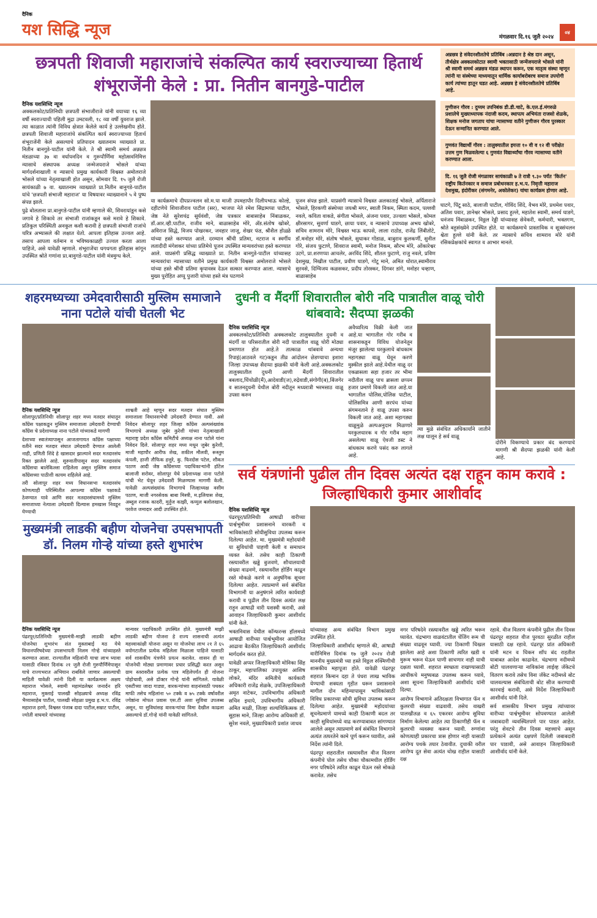दैनिक
यश सिद्धि न्यूज
मंगळवार दि.१६ जुलै २०२४
०४
छत्रपती शिवाजी महाराजांचे संकल्पित कार्य स्वराज्याच्या हितार्थ शंभूराजेंनी केले : प्रा. नितीन बानगुडे-पाटील
दैनिक यशसिध्दि न्यूज
अक्कलकोट/प्रतिनिधीः छत्रपती संभाजीराजे यांनी वयाच्या १६ व्या वर्षी स्वराज्याची पहिली मुद्रा उमटवली, १८ व्या वर्षी युवराज झाले. त्या काळात त्यांनी विविध क्षेत्रात केलेले कार्य हे उल्लेखनीय होते. छत्रपती शिवाजी महाराजांचे संकल्पित कार्य स्वराज्याच्या हितार्थ शंभूराजेंनी केले असल्याचे प्रतिपादन ख्यातनाम व्याख्याते प्रा. नितीन बानगुडे-पाटील यांनी केले. ते श्री स्वामी समर्थ अन्नछत्र मंडळाच्या ३७ वा वर्धापनदिन व गुरूपौर्णिमा महोत्सवनिमित्त न्यासाचे संस्थापक अध्यक्ष जन्मेजयराजे भोसले यांच्या मार्गदर्शनाखाली व न्यासाचे प्रमुख कार्यकारी विश्वस्त अमोलराजे भोसले यांच्या नेतृत्वाखाली होत असून, सोमवार दि. १५ जुलै रोजी सायंकाळी ७ वा. ख्यातनाम व्याख्याते प्रा.नितीन बानुगडे-पाटील यांचे 'छत्रपती संभाजी महाराज' या विषयावर व्याख्यानाने ५ वे पुष्प संपन्न झाले.
पुढे बोलताना प्रा.बानुगडे-पाटील यांनी म्हणाले की, शिवरायांडून कसे जगावे हे शिकावे तर संभाजी राजांकडून कसे मरावे हे शिकावे. प्रतिकूल परिस्थिती अनकूल कशी करावी हे छत्रपती संभाजी राजांचे चरित्र अभ्यासले की लक्षात येतो. आपला इतिहास उज्वल आहे. तसाच आपला वर्तमान व भविष्यकाळही उज्वल करता आला पाहिजे, असे यावेळी म्हणाले. शंभूराजेंचा धगधगता इतिहास सांगून उपस्थित श्रोते गणांना प्रा.बानुगडे-पाटील यांनी मंत्रमुग्ध केले.
या कार्यक्रमाचे दीपप्रज्वलन सो.म.पा माजी उपमहापौर दिलीपभाऊ कोल्हे, दहीटणेचे शिवाजीराव पाटील (सर), भाजपा नेते रमेश सिद्रामप्पा पाटील, जेष्ठ नेते सुरेशचंद्र सूर्यवंशी, जेष्ठ पत्रकार बाबासाहेब निंबाळकर, डॉ.आर.व्ही.पाटील, राजीव माने, बाळासाहेब मोरे, अ‍ॅड.संतोष खोबरे, अविराज सिद्धे, विजय पोखरकर, जवहार जाजू, शेखर फंड, श्रीशैल होळ्ळे यांच्या हस्ते करण्यात आले. दरम्यान श्रींची प्रतिमा, नटराज व स्वर्गीय लतादीदी मंगेशकर यांच्या प्रतिमेचे पूजन उपस्थित मान्यवरांच्या हस्ते करण्यात आले. याप्रसंगी प्रसिद्ध व्याख्याते प्रा. नितीन बानगुडे-पाटील यांच्यासह मान्यवरांचा न्यासाच्या वतीने प्रमुख कार्यकारी विश्वस्त अमोलराजे भोसले यांच्या हस्ते श्रींची प्रतिमा कृपावस्त्र देऊन सत्कार करण्यात आला. न्यासाचे मुख्य पुरोहित अप्पू पुजारी यांच्या हस्ते मंत्र पठणाने
पूजन संपन्न झाले. याप्रसंगी न्यासाचे विश्वस्त अलकाताई भोसले, अर्पिताराजे भोसले, हिरकणी संस्थेच्या जयश्री मगर, स्वाती निकम, स्मिता कदम, पल्लवी नवले, कविता वाकडे, संगीता भोसले, अंजना पवार, उज्वला भोसले, कोमल क्षीरसागर, सुवर्णा घाडगे, छाया पवार, व न्यासाचे उपाध्यक्ष अभय खोबरे, सचिव शामराव मोरे, विश्वस्त भाऊ कापसे, लाला राठोड, राजेंद्र लिंबीतोटे, डॉ.मनोहर मोरे, संतोष भोसले, सुधाकर गोंडाळ, बाबुराव कुलकर्णी, सुनील गोरे, संजय फुटाणे, शिवराज स्वामी, मनोज निकम, सौरभ मोरे, ओंकारेश्वर उटगे, प्रा.शरणप्पा आचलेर, अरविंद शिंदे, शीतल फुटाणे, राजु नवले, प्रविण देशमुख, निखील पाटील, प्रवीण घाडगे, गोटू माने, अमित थोरात,स्वामीराव सुरवसे, दिग्विजय कळसकर, प्रदीप तोरस्कर, दिंगबर डांगे, मनोहर चव्हाण, बाळासाहेब
अन्नछत्र हे संवेदनशीलतेचे प्रतिबिंब :अन्नदान हे श्रेष्ठ दान असून, तीर्थक्षेत्र अक्कलकोटात स्वामी भक्तासाठी जन्मेंजयराजे भोसले यांनी श्री स्वामी समर्थ अन्नछत्र मंडळ स्थापन करून, एक मातृत्व संस्था म्हणून त्यांनी या संस्थेच्या माध्यमातून धार्मिक कार्याबरोबरच समाज उपयोगी कार्य त्यांच्या हातून घडत आहे. अन्नछत्र हे संवेदनशीलतेचे प्रतिबिंब आहे.
गुणीजन गौरव : दुय्यम उपनिबंक डी.डी.चाटे, के.एल.ई.मंगरुळे प्रशालेचे मुख्याध्यापक नंदाजी कदम, स्थापत्य अभियंता राजसो शेळके, शिक्षक मनोज जगताप यांचा न्यासाच्या वतीने गुणीजन गौरव पुरस्कार देऊन सन्मानित करण्यात आले.
गुणवंत विद्यार्थी गौरव : तालुक्यातील इयत्ता १० वी व १२ वी परीक्षेत उत्तम गुण मिळवलेल्या ६ गुणवंत विद्यार्थ्यांचा गौरव न्यासाच्या वतीने करण्यात आला.
दि. १६ जुलै रोजी मंगळावर सायंकाळी ७ ते रात्रौ ९.३० पर्यंत 'किर्तन' राष्ट्रीय किर्तनकार व समाज प्रबोधनकार ह.भ.प. निवृत्ती महाराज देशमुख, इंदोरीकर (संगमनेर, अकोलेकर) यांचा कार्यक्रम होणार आहे.
घाटगे, पिंटू साठे, बालाजी पाटील, गोविंद शिंदे, वैभव मोरे, प्रथमेश पवार, अतिश पवार, ज्ञानेश्वर भोसले, प्रसाद हुल्ले, महातेश स्वामी, समर्थ घाडगे, धनंजय निंबाळकर, विठ्ठल रेड्डी यांच्यासह सेवेकरी, कर्मचारी, भक्तगण, श्रोते बहुसंख्येने उपस्थित होते. या कार्यक्रमाचे प्रास्ताविक व सूत्रसंचलन श्वेता हुल्ले यांनी केले. तर न्यासाचे सचिव शामराव मोरे यांनी रसिकप्रेक्षकांचे स्वागत व आभार मानले.
शहरमध्यच्या उमेदवारीसाठी मुस्लिम समाजाने नाना पटोले यांची घेतली भेट
दैनिक यशसिध्दि न्यूज
सोलापूर/प्रतिनिधीः सोलापूर शहर मध्य मतदार संघातून काँग्रेस पक्षाकडून मुस्लिम समाजाला उमेदवारी देण्याची काँग्रेस चे प्रदेशाध्यक्ष नाना पटोले यांच्याकडे मागणी
देशाच्या स्वातंत्र्यापासून आजतागायत काँग्रेस पक्षाच्या वतीने सदर मतदार संघात उमेदवारी देण्यात आलेली नाही, प्रणिती शिंदे हे खासदार झाल्याने सदर मतदारसंघ रिक्त झालेले आहे. सुरुवातीपासून सदर मतदारसंघ काँग्रेसचा बालेकिल्ला राहिलेला असून मुस्लिम समाज काँग्रेसच्या पाठीशी कायम राहिलेले आहे.
तरी सोलापूर शहर मध्य विधानसभा मतदारसंघ कोणत्याही परिस्थितीत आपल्या काँग्रेस पक्षाकडे ठेवण्यात यावे आणि सदर मतदारसंघामध्ये मुस्लिम समाजाच्या नेत्याला उमेदवारी दिल्यास हमखास निवडून येण्याची
शाश्वती आहे म्हणून सदर मतदार संघात मुस्लिम समाजाला विधानसभेची उमेदवारी देण्यात यावी. असे निवेदन सोलापूर शहर जिल्हा काँग्रेस अल्पसंख्यांक विभागाचे अध्यक्ष जुबेर कुरेशी यांच्या नेतृत्वाखाली महाराष्ट्र प्रदेश काँग्रेस कमिटीचे अध्यक्ष नाना पटोले यांना निवेदन दिले. सोलापूर शहर मध्य मधून जुबेर कुरेशी, माजी महापौर आरीफ शेख, शकील मौलवी, रूस्तुम कंपली, हाजी तौफिक हत्तुरे, कु. फिरदोस पटेल, शौकत पठाण आदी जेष्ठ काँग्रेसच्या पदाधिकाऱ्यांनी हॉटेल बालाजी सरोवर, सोलापूर येथे प्रदेशाध्यक्ष नाना पटोले यांची भेट घेवून उमेदवारी मिळण्यास मागणी केली. यावेळी अल्पसंख्यांक विभागाचे जिल्हाध्यक्ष वसीम पठाण, माजी नगरसेवक बाबा मिस्त्री, म.इलियास शेख, अब्दुल रजाक कादरी, मुर्तुज काझी, कय्युल बलोलखान, परवेज जमादार आदी उपस्थित होते.
मुख्यमंत्री लाडकी बहीण योजनेचा उपसभापती डॉ. निलम गोऱ्हे यांच्या हस्ते शुभारंभ
दैनिक यशसिध्दि न्यूज
पंढरपूर/प्रतिनिधीः मुख्यमंत्री-माझी लाडकी बहीण योजनेचा शुभारंभ संत मुक्ताबाई मठ येथे विधानपरिषदेच्या उपसभापती निलम गोऱ्हे यांच्याहस्ते करण्यात आला. राज्यातील महिलांनी याचा लाभ घ्यावा यासाठी रविवार दिनांक २१ जुलै रोजी गुरुपौर्णिमेपासून याचे राज्यभरात अभियान राबविले जाणार असल्याची माहिती यावेळी त्यांनी दिली या कार्यक्रमास अक्षय महाराज भोसले, स्वामी महामंडलेश्वर जनार्दन हरि महाराज, मुक्ताई पालखी सोहळ्याचे अध्यक्ष रविंद्र भैय्यासाहेब पाटील, पालखी सोहळा प्रमुख ह.भ.प. रविंद्र महाराज हरणे, विश्वस्त पंजाब दादा पाटील,सम्राट पाटील, ज्योती वाघमारे यांच्यासह
मान्यवर पदाधिकारी उपस्थित होते. मुख्यमंत्री माझी लाडकी बहीण योजना हे राज्य शासनाची अत्यंत महत्त्वाकांक्षी योजना असून या योजनेचा लाभ २१ ते ६५ वयोगटातील प्रत्येक महिलेला मिळाला पाहिजे यासाठी सर्व शासकीय यंत्रणेने प्रयत्न करावेत. शासन ही या योजनेची मोठ्या प्रमाणावर प्रचार प्रसिद्धी करत असून ग्राम स्तरावरील प्रत्येक पात्र महिलेपर्यंत ही योजना पोहोचावी, असे डॉक्टर गोऱ्हे यांनी सांगितले. यावेळी एसटीच्या जादा गाड्या, वारकऱ्यांच्या वाहनांसाठी पथकर माफी तसेच महिलांना ५० टक्के व ७५ टक्के वर्षावरील ज्येष्ठांना मोफत प्रवास एस.टी अशा सुविधा उपलब्ध असून, या सुविधांसह वारकऱ्यांचा विमा देखील काढला असल्याचे डॉ.गोऱ्हे यांनी यावेळी सांगितले.
दुधनी व मैंदर्गी शिवारातील बोरी नदि पात्रातील वाळू चोरी थांबवावे: सैदप्पा झळकी
दैनिक यशसिध्दि न्यूज
अक्कलकोट/प्रतिनिधीः अक्कलकोट तालुक्यातील दुधनी व मंदर्गी या परिसरातील बोरी नदी पात्रातील वाळू चोरी मोठ्या प्रमाणात होत आहे.ते तात्काळ थांबवावे अन्यथा रिपाइं(आठवले गट)कडून तीव्र आंदोलन छेडण्याचा इशारा जिल्हा उपाध्यक्ष सैदप्पा झळकी यांनी केली आहे.अक्कलकोट तालुक्यातील दुधनी आणी मैंदर्गी शिवारातील बबलाद,चिंचोळी(मैं),आदेवाडी(ज),रुद्रेवाडी,संगोगी(ब),बिंजगेर व सातनदुधनी येथील बोरी नदीतून मध्यरात्री भरमसाठ वाळू उपसा करुन
अवैध्यरित्य विक्री केली जात आहे.या भागातील गोर गरीब व शासनाकडून विविध योजनेतून मंजूर झालेल्या घरकुलाचे बांधकाम महागड्या वाळू घेवून करणे मुस्कील झाले आहे.येथील वाळू दर एकब्रासला सहा हजार तर भीमा नदीतील वाळू पाच ब्रासला छप्पन हजार प्रमाणे विकली जात आहे.या भागातील पोलिस,पोलिस पाटील, पोलिसमित्र आणी सरपंच यांच्या संगमनताने हे वाळू उपसा करुन विकली जात आहे. अशा महागड्या वाळूमुळे अल्पअनुदान मिळणारे घरकुलधारक व गोर गरीब महाग असलेल्या वाळू ऐवजी डस्ट ने बांधकाम करणे पसंद करु लागले आहे.
त्या मुळे संबंधित अधिकार्यांने जातीने लक्ष घालून हे सर्व वाळू
दोरीने विकण्याचे प्रकार बंद करण्याचे मागणी श्री सैदप्पा झळकी यांनी केली आहे.
सर्व यंत्रणांनी पुढील तीन दिवस अत्यंत दक्ष राहून काम करावे : जिल्हाधिकारी कुमार आशीर्वाद
दैनिक यशसिध्दि न्यूज
पंढरपूर/प्रतिनिधीः आषाढी वारीच्या पार्श्वभूमीवर प्रशासनाने वारकरी व भाविकांसाठी सोयीसुविधा उपलब्ध करून दिलेल्या आहेत. मा. मुख्यमंत्री महोदयांनी या सुविधांची पाहणी केली व समाधान व्यक्त केले. तसेच काही ठिकाणी रस्त्यावरील खड्डे बुजवणे, शौचालयाची संख्या वाढवणे, रस्त्यावरील होर्डिंग काढून रस्ते मोकळे करणे व अनुषंगिक सूचना दिलेल्या आहेत. त्याप्रमाणे सर्व संबंधित विभागानी या अनुषंगाने त्वरित कार्यवाही करावी व पुढील तीन दिवस अत्यंत लक्ष राहून आषाढी वारी यशस्वी करावी, असे आवाहन जिल्हाधिकारी कुमार आशीर्वाद यांनी केले.
भक्तनिवास येथील कॉन्फरन्स हॉलमध्ये आषाढी वारीच्या पार्श्वभूमीवर आयोजित आढावा बैठकीत जिल्हाधिकारी आशीर्वाद मार्गदर्शन करत होते.
यावेळी अप्पर जिल्हाधिकारी मोनिका सिंह ठाकूर, महापालिका उपायुक्त आशिष लोकरे, मंदिर समितीचे कार्यकारी अधिकारी राजेंद्र शेळके, उपजिल्हाधिकारी अमृत नाटेकर, उपविभागीय अधिकारी सचिन इथापे, उपविभागीय अधिकारी अमित माळी, जिल्हा शल्यचिकित्सक डॉ. सुहास माने, जिल्हा आरोग्य अधिकारी डॉ. सुरेश नवले, मुख्याधिकारी प्रशांत जाधव
यांच्यासह अन्य संबंधित विभाग प्रमुख उपस्थित होते.
जिल्हाधिकारी आशीर्वाद म्हणाले की, आषाढी वारीनिमित्त दिनांक १७ जुलै २०२४ रोजी माननीय मुख्यमंत्री च्या हस्ते विठ्ठल रुक्मिणीची शासकीय महापूजा होते. यावेळी पंढरपूर शहरात किमान दहा ते पंधरा लाख भाविक येण्याची शक्यता गृहीत धरून प्रशासनाने मागील दोन महिन्यापासून भाविकांसाठी विविध प्रकारच्या सोयी सुविधा उपलब्ध करून दिलेल्या आहेत. मुख्यमंत्री महोदयांच्या सूचनेप्रमाणे यामध्ये काही ठिकाणी बदल तर काही सुविधांमध्ये वाढ करण्याबाबत सांगण्यात आलेले असून त्याप्रमाणे सर्व संबंधित विभागाने अत्यंत तत्परतेने कामे पूर्ण करून घ्यावीत, असे निर्देश त्यांनी दिले.
पंढरपूर शहरातील रस्त्यावरील वीज वितरण कंपनीचे पोल तसेच चौका चौकामधील होर्डिंग नगर परिषदेने त्वरित काढून घेऊन रस्ते मोकळे करावेत. तसेच
नगर परिषदेने रस्त्यावरील खड्डे त्वरित भरून घ्यावेत. चंद्रभागा वाळवंटातील चेंजिंग रूम ची संख्या वाढवून घ्यावी. ज्या ठिकाणी चिखल झालेला आहे अशा ठिकाणी त्वरित खडी व मुरूम भरून घेऊन पाणी साचणार नाही याची दक्षता घ्यावी. शहरात स्वच्छता राखण्यासाठी आधीकचे मनुष्यबळ उपलब्ध करून घ्यावे, अशा सूचना जिल्हाधिकारी आशीर्वाद यांनी दिल्या.
आरोग्य विभागाने अतिदक्षता विभागात फॅन व कुलरची संख्या वाढवावी. तसेच वाखरी पालखीतळ व ६५ एकरवर आरोग्य सुविधा निर्माण केलेल्या आहेत त्या ठिकाणीही फॅन व कुलरची व्यवस्था करून घ्यावी. रुग्णांना कोणत्याही प्रकारचा त्रास होणार नाही यासाठी आरोग्य पथके तयार ठेवावीत. दुचाकी वरील आरोग्य दूत सेवा अत्यंत चोख राहील यासाठी दक्ष
रहावे. वीज वितरण कंपनीने पुढील तीन दिवस पंढरपूर शहरात वीज पुरवठा सुरळीत राहील यासाठी दक्ष रहावे. पंढरपूर प्रांत अधिकारी यांनी मटन व चिकन शॉप बंद राहतील याबाबत आदेश काढावेत. चंद्रभागा नदीमध्ये बोटी चालवणाऱ्या नाविकांना लाईव्ह जॅकेटचे वितरण करावे तसेच विना जॅकेट नदीमध्ये बोट चालवल्यास संबंधिताची बोट सीज करण्याची कारवाई करावी, असे निर्देश जिल्हाधिकारी आशीर्वाद यांनी दिले.
सर्व शासकीय विभाग प्रमुख त्यांच्यावर वारीच्या पार्श्वभूमीवर सोपवण्यात आलेली जबाबदारी व्यवस्थितपणे पार पाडत आहेत. परंतु शेवटचे तीन दिवस महत्त्वाचे असून प्रत्येकाने अत्यंत दक्षपणे दिलेली जबाबदारी पार पाडावी, असे आवाहन जिल्हाधिकारी आशीर्वाद यांनी केले.